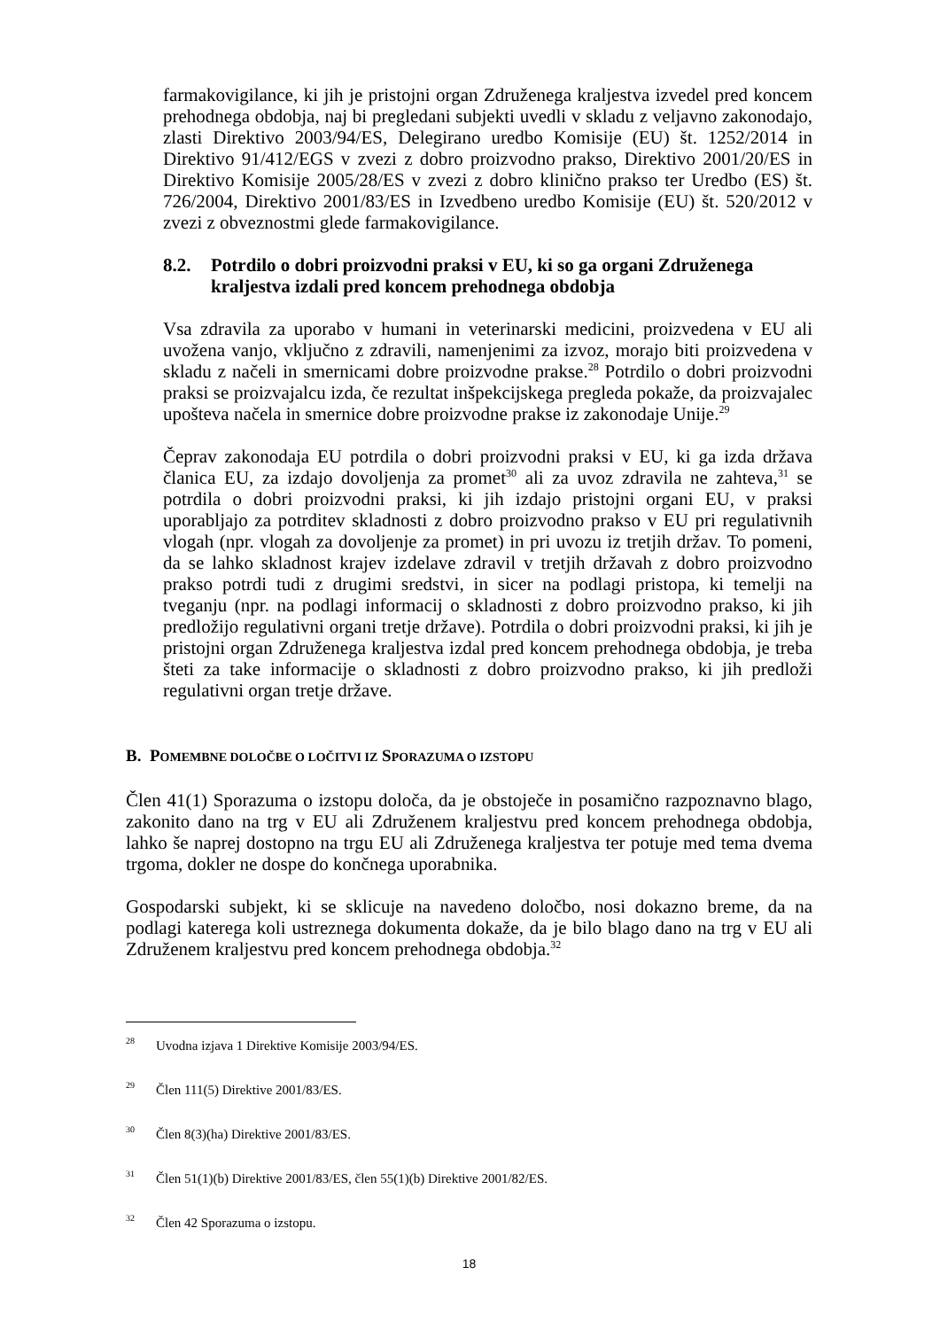farmakovigilance, ki jih je pristojni organ Združenega kraljestva izvedel pred koncem prehodnega obdobja, naj bi pregledani subjekti uvedli v skladu z veljavno zakonodajo, zlasti Direktivo 2003/94/ES, Delegirano uredbo Komisije (EU) št. 1252/2014 in Direktivo 91/412/EGS v zvezi z dobro proizvodno prakso, Direktivo 2001/20/ES in Direktivo Komisije 2005/28/ES v zvezi z dobro klinično prakso ter Uredbo (ES) št. 726/2004, Direktivo 2001/83/ES in Izvedbeno uredbo Komisije (EU) št. 520/2012 v zvezi z obveznostmi glede farmakovigilance.
8.2. Potrdilo o dobri proizvodni praksi v EU, ki so ga organi Združenega kraljestva izdali pred koncem prehodnega obdobja
Vsa zdravila za uporabo v humani in veterinarski medicini, proizvedena v EU ali uvožena vanjo, vključno z zdravili, namenjenimi za izvoz, morajo biti proizvedena v skladu z načeli in smernicami dobre proizvodne prakse.<sup>28</sup> Potrdilo o dobri proizvodni praksi se proizvajalcu izda, če rezultat inšpekcijskega pregleda pokaže, da proizvajalec upošteva načela in smernice dobre proizvodne prakse iz zakonodaje Unije.<sup>29</sup>
Čeprav zakonodaja EU potrdila o dobri proizvodni praksi v EU, ki ga izda država članica EU, za izdajo dovoljenja za promet<sup>30</sup> ali za uvoz zdravila ne zahteva,<sup>31</sup> se potrdila o dobri proizvodni praksi, ki jih izdajo pristojni organi EU, v praksi uporabljajo za potrditev skladnosti z dobro proizvodno prakso v EU pri regulativnih vlogah (npr. vlogah za dovoljenje za promet) in pri uvozu iz tretjih držav. To pomeni, da se lahko skladnost krajev izdelave zdravil v tretjih državah z dobro proizvodno prakso potrdi tudi z drugimi sredstvi, in sicer na podlagi pristopa, ki temelji na tveganju (npr. na podlagi informacij o skladnosti z dobro proizvodno prakso, ki jih predložijo regulativni organi tretje države). Potrdila o dobri proizvodni praksi, ki jih je pristojni organ Združenega kraljestva izdal pred koncem prehodnega obdobja, je treba šteti za take informacije o skladnosti z dobro proizvodno prakso, ki jih predloži regulativni organ tretje države.
B. POMEMBNE DOLOČBE O LOČITVI IZ SPORAZUMA O IZSTOPU
Člen 41(1) Sporazuma o izstopu določa, da je obstoječe in posamično razpoznavno blago, zakonito dano na trg v EU ali Združenem kraljestvu pred koncem prehodnega obdobja, lahko še naprej dostopno na trgu EU ali Združenega kraljestva ter potuje med tema dvema trgoma, dokler ne dospe do končnega uporabnika.
Gospodarski subjekt, ki se sklicuje na navedeno določbo, nosi dokazno breme, da na podlagi katerega koli ustreznega dokumenta dokaže, da je bilo blago dano na trg v EU ali Združenem kraljestvu pred koncem prehodnega obdobja.<sup>32</sup>
<sup>28</sup> Uvodna izjava 1 Direktive Komisije 2003/94/ES.
<sup>29</sup> Člen 111(5) Direktive 2001/83/ES.
<sup>30</sup> Člen 8(3)(ha) Direktive 2001/83/ES.
<sup>31</sup> Člen 51(1)(b) Direktive 2001/83/ES, člen 55(1)(b) Direktive 2001/82/ES.
<sup>32</sup> Člen 42 Sporazuma o izstopu.
18